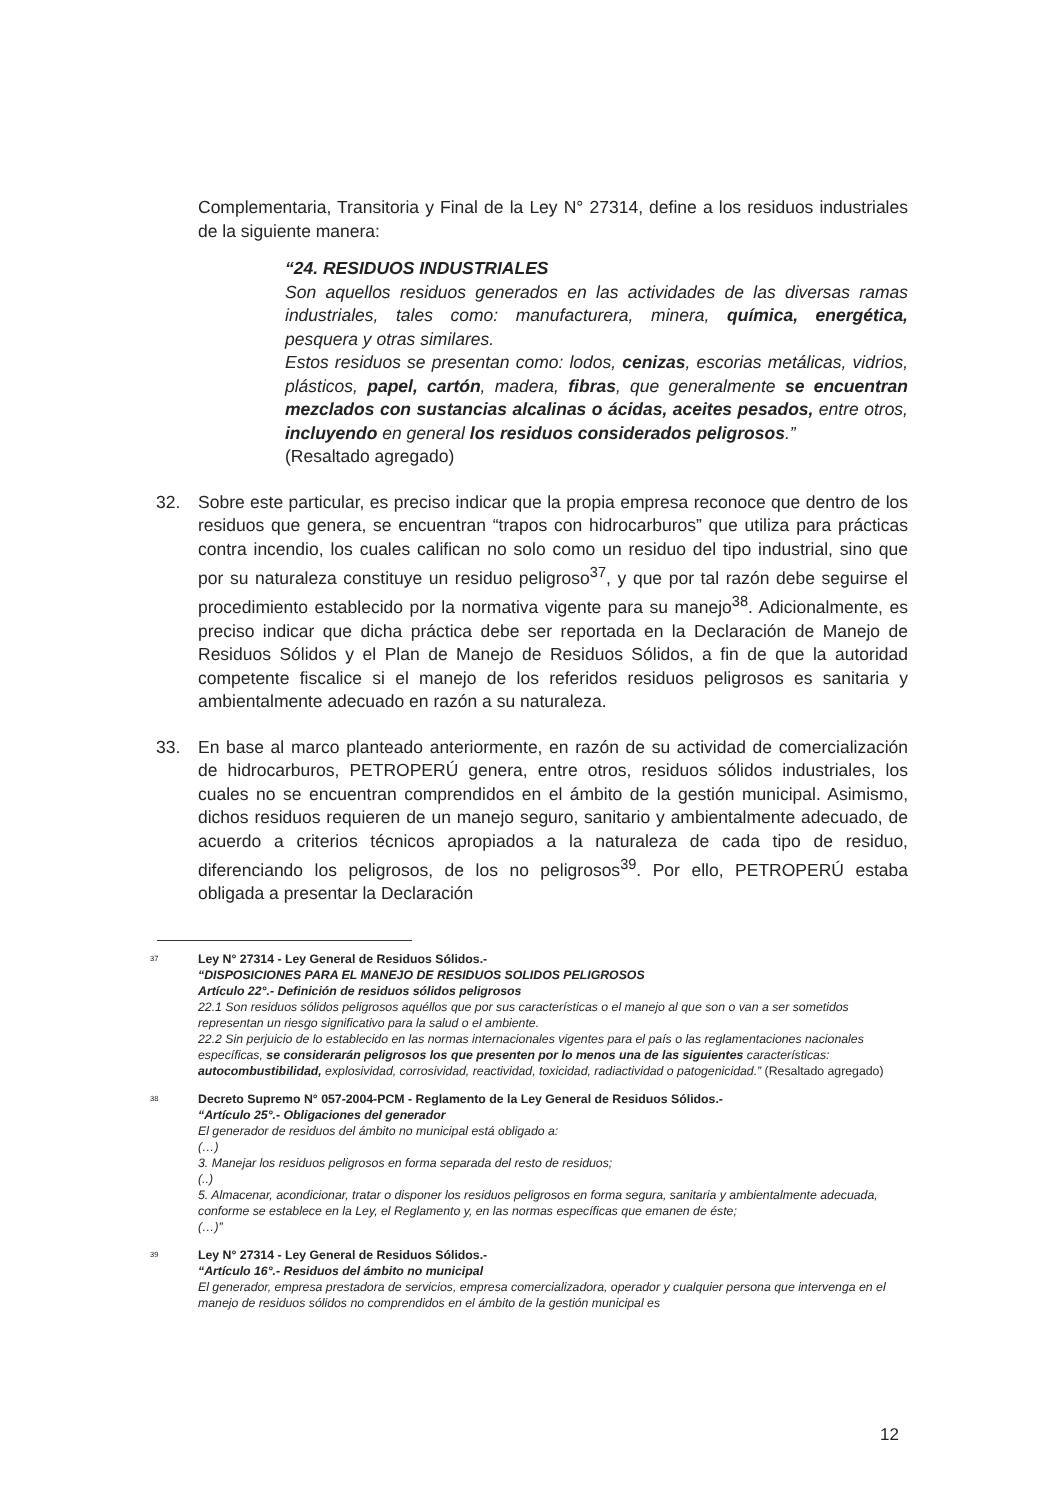Complementaria, Transitoria y Final de la Ley N° 27314, define a los residuos industriales de la siguiente manera:
“24. RESIDUOS INDUSTRIALES
Son aquellos residuos generados en las actividades de las diversas ramas industriales, tales como: manufacturera, minera, química, energética, pesquera y otras similares.
Estos residuos se presentan como: lodos, cenizas, escorias metálicas, vidrios, plásticos, papel, cartón, madera, fibras, que generalmente se encuentran mezclados con sustancias alcalinas o ácidas, aceites pesados, entre otros, incluyendo en general los residuos considerados peligrosos.”
(Resaltado agregado)
32. Sobre este particular, es preciso indicar que la propia empresa reconoce que dentro de los residuos que genera, se encuentran “trapos con hidrocarburos” que utiliza para prácticas contra incendio, los cuales califican no solo como un residuo del tipo industrial, sino que por su naturaleza constituye un residuo peligroso<sup>37</sup>, y que por tal razón debe seguirse el procedimiento establecido por la normativa vigente para su manejo<sup>38</sup>. Adicionalmente, es preciso indicar que dicha práctica debe ser reportada en la Declaración de Manejo de Residuos Sólidos y el Plan de Manejo de Residuos Sólidos, a fin de que la autoridad competente fiscalice si el manejo de los referidos residuos peligrosos es sanitaria y ambientalmente adecuado en razón a su naturaleza.
33. En base al marco planteado anteriormente, en razón de su actividad de comercialización de hidrocarburos, PETROPERÚ genera, entre otros, residuos sólidos industriales, los cuales no se encuentran comprendidos en el ámbito de la gestión municipal. Asimismo, dichos residuos requieren de un manejo seguro, sanitario y ambientalmente adecuado, de acuerdo a criterios técnicos apropiados a la naturaleza de cada tipo de residuo, diferenciando los peligrosos, de los no peligrosos<sup>39</sup>. Por ello, PETROPERÚ estaba obligada a presentar la Declaración
<sup>37</sup>
Ley N° 27314 - Ley General de Residuos Sólidos.-
“DISPOSICIONES PARA EL MANEJO DE RESIDUOS SOLIDOS PELIGROSOS
Artículo 22°.- Definición de residuos sólidos peligrosos
22.1 Son residuos sólidos peligrosos aquéllos que por sus características o el manejo al que son o van a ser sometidos representan un riesgo significativo para la salud o el ambiente.
22.2 Sin perjuicio de lo establecido en las normas internacionales vigentes para el país o las reglamentaciones nacionales específicas, se considerarán peligrosos los que presenten por lo menos una de las siguientes características: autocombustibilidad, explosividad, corrosividad, reactividad, toxicidad, radiactividad o patogenicidad.” (Resaltado agregado)
<sup>38</sup>
Decreto Supremo N° 057-2004-PCM - Reglamento de la Ley General de Residuos Sólidos.-
“Artículo 25°.- Obligaciones del generador
El generador de residuos del ámbito no municipal está obligado a:
(…)
3. Manejar los residuos peligrosos en forma separada del resto de residuos;
(..)
5. Almacenar, acondicionar, tratar o disponer los residuos peligrosos en forma segura, sanitaria y ambientalmente adecuada, conforme se establece en la Ley, el Reglamento y, en las normas específicas que emanen de éste;
(…)”
<sup>39</sup>
Ley N° 27314 - Ley General de Residuos Sólidos.-
“Artículo 16°.- Residuos del ámbito no municipal
El generador, empresa prestadora de servicios, empresa comercializadora, operador y cualquier persona que intervenga en el manejo de residuos sólidos no comprendidos en el ámbito de la gestión municipal es
12